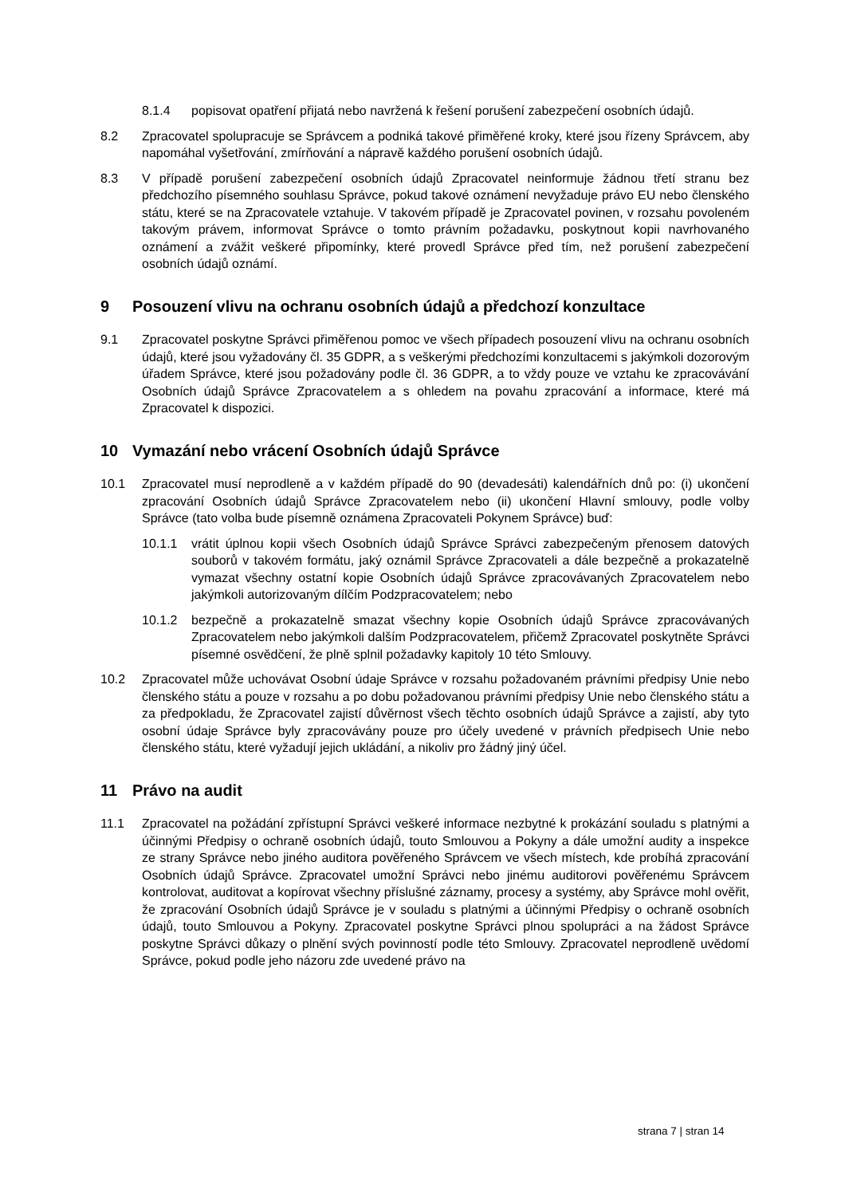8.1.4 popisovat opatření přijatá nebo navržená k řešení porušení zabezpečení osobních údajů.
8.2 Zpracovatel spolupracuje se Správcem a podniká takové přiměřené kroky, které jsou řízeny Správcem, aby napomáhal vyšetřování, zmírňování a nápravě každého porušení osobních údajů.
8.3 V případě porušení zabezpečení osobních údajů Zpracovatel neinformuje žádnou třetí stranu bez předchozího písemného souhlasu Správce, pokud takové oznámení nevyžaduje právo EU nebo členského státu, které se na Zpracovatele vztahuje. V takovém případě je Zpracovatel povinen, v rozsahu povoleném takovým právem, informovat Správce o tomto právním požadavku, poskytnout kopii navrhovaného oznámení a zvážit veškeré připomínky, které provedl Správce před tím, než porušení zabezpečení osobních údajů oznámí.
9 Posouzení vlivu na ochranu osobních údajů a předchozí konzultace
9.1 Zpracovatel poskytne Správci přiměřenou pomoc ve všech případech posouzení vlivu na ochranu osobních údajů, které jsou vyžadovány čl. 35 GDPR, a s veškerými předchozími konzultacemi s jakýmkoli dozorovým úřadem Správce, které jsou požadovány podle čl. 36 GDPR, a to vždy pouze ve vztahu ke zpracovávání Osobních údajů Správce Zpracovatelem a s ohledem na povahu zpracování a informace, které má Zpracovatel k dispozici.
10 Vymazání nebo vrácení Osobních údajů Správce
10.1 Zpracovatel musí neprodleně a v každém případě do 90 (devadesáti) kalendářních dnů po: (i) ukončení zpracování Osobních údajů Správce Zpracovatelem nebo (ii) ukončení Hlavní smlouvy, podle volby Správce (tato volba bude písemně oznámena Zpracovateli Pokynem Správce) buď:
10.1.1 vrátit úplnou kopii všech Osobních údajů Správce Správci zabezpečeným přenosem datových souborů v takovém formátu, jaký oznámil Správce Zpracovateli a dále bezpečně a prokazatelně vymazat všechny ostatní kopie Osobních údajů Správce zpracovávaných Zpracovatelem nebo jakýmkoli autorizovaným dílčím Podzpracovatelem; nebo
10.1.2 bezpečně a prokazatelně smazat všechny kopie Osobních údajů Správce zpracovávaných Zpracovatelem nebo jakýmkoli dalším Podzpracovatelem, přičemž Zpracovatel poskytněte Správci písemné osvědčení, že plně splnil požadavky kapitoly 10 této Smlouvy.
10.2 Zpracovatel může uchovávat Osobní údaje Správce v rozsahu požadovaném právními předpisy Unie nebo členského státu a pouze v rozsahu a po dobu požadovanou právními předpisy Unie nebo členského státu a za předpokladu, že Zpracovatel zajistí důvěrnost všech těchto osobních údajů Správce a zajistí, aby tyto osobní údaje Správce byly zpracovávány pouze pro účely uvedené v právních předpisech Unie nebo členského státu, které vyžadují jejich ukládání, a nikoliv pro žádný jiný účel.
11 Právo na audit
11.1 Zpracovatel na požádání zpřístupní Správci veškeré informace nezbytné k prokázání souladu s platnými a účinnými Předpisy o ochraně osobních údajů, touto Smlouvou a Pokyny a dále umožní audity a inspekce ze strany Správce nebo jiného auditora pověřeného Správcem ve všech místech, kde probíhá zpracování Osobních údajů Správce. Zpracovatel umožní Správci nebo jinému auditorovi pověřenému Správcem kontrolovat, auditovat a kopírovat všechny příslušné záznamy, procesy a systémy, aby Správce mohl ověřit, že zpracování Osobních údajů Správce je v souladu s platnými a účinnými Předpisy o ochraně osobních údajů, touto Smlouvou a Pokyny. Zpracovatel poskytne Správci plnou spolupráci a na žádost Správce poskytne Správci důkazy o plnění svých povinností podle této Smlouvy. Zpracovatel neprodleně uvědomí Správce, pokud podle jeho názoru zde uvedené právo na
strana 7 | stran 14